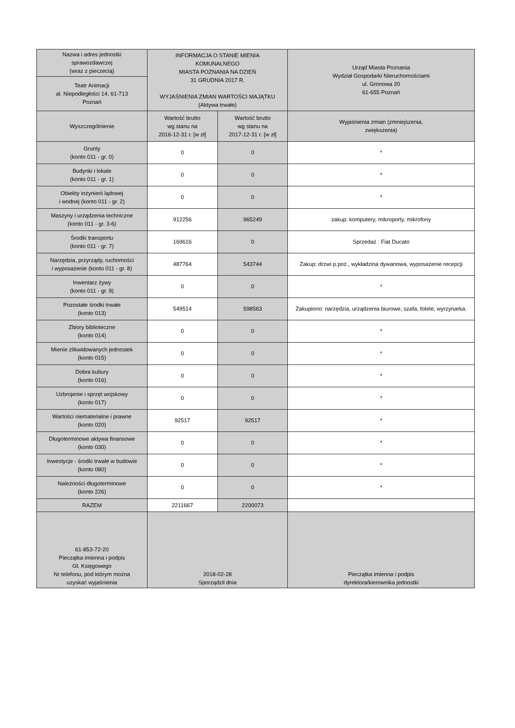| Nazwa i adres jednostki sprawozdawczej (wraz z pieczecią) | INFORMACJA O STANIE MIENIA KOMUNALNEGO MIASTA POZNANIA NA DZIEŃ 31 GRUDNIA 2017 R. WYJAŚNIENIA ZMIAN WARTOŚCI MAJĄTKU (Aktywa trwałe) | | Urząd Miasta Poznania Wydział Gospodarki Nieruchomościami ul. Gronowa 20 61-655 Poznań |
| Teatr Animacji al. Niepodległości 14, 61-713 Poznań | | | |
| Wyszczególnienie | Wartość brutto wg stanu na 2016-12-31 r. [w zł] | Wartość brutto wg stanu na 2017-12-31 r. [w zł] | Wyjaśnienia zmian (zmniejszenia, zwiększenia) |
| Grunty (konto 011 - gr. 0) | 0 | 0 | * |
| Budynki i lokale (konto 011 - gr. 1) | 0 | 0 | * |
| Obiekty inżynierii lądowej i wodnej (konto 011 - gr. 2) | 0 | 0 | * |
| Maszyny i urządzenia techniczne (konto 011 - gr. 3-6) | 912256 | 965249 | zakup: komputery, mikroporty, mikrofony |
| Środki transportu (konto 011 - gr. 7) | 169616 | 0 | Sprzedaż : Fiat Ducato |
| Narzędzia, przyrządy, ruchomości i wyposażenie (konto 011 - gr. 8) | 487764 | 543744 | Zakup: drzwi p.poż., wykładzina dywanowa, wyposażenie recepcji |
| Inwentarz żywy (konto 011 - gr. 9) | 0 | 0 | * |
| Pozostałe środki trwałe (konto 013) | 549514 | 598563 | Zakupiono: narzędzia, urządzenia biurowe, szafa, fotele, wyrzynarka. |
| Zbiory biblioteczne (konto 014) | 0 | 0 | * |
| Mienie zlikwidowanych jednostek (konto 015) | 0 | 0 | * |
| Dobra kultury (konto 016) | 0 | 0 | * |
| Uzbrojenie i sprzęt wojskowy (konto 017) | 0 | 0 | * |
| Wartości niematerialne i prawne (konto 020) | 92517 | 92517 | * |
| Długoterminowe aktywa finansowe (konto 030) | 0 | 0 | * |
| Inwestycje - środki trwałe w budowie (konto 080) | 0 | 0 | * |
| Należności długoterminowe (konto 226) | 0 | 0 | * |
| RAZEM | 2211667 | 2200073 | |
| 61-853-72-20 Pieczątka imienna i podpis Gł. Księgowego Nr telefonu, pod którym można uzyskać wyjaśnienia | 2018-02-28 Sporządził dnia | | Pieczątka imienna i podpis dyrektora/kierownika jednostki |